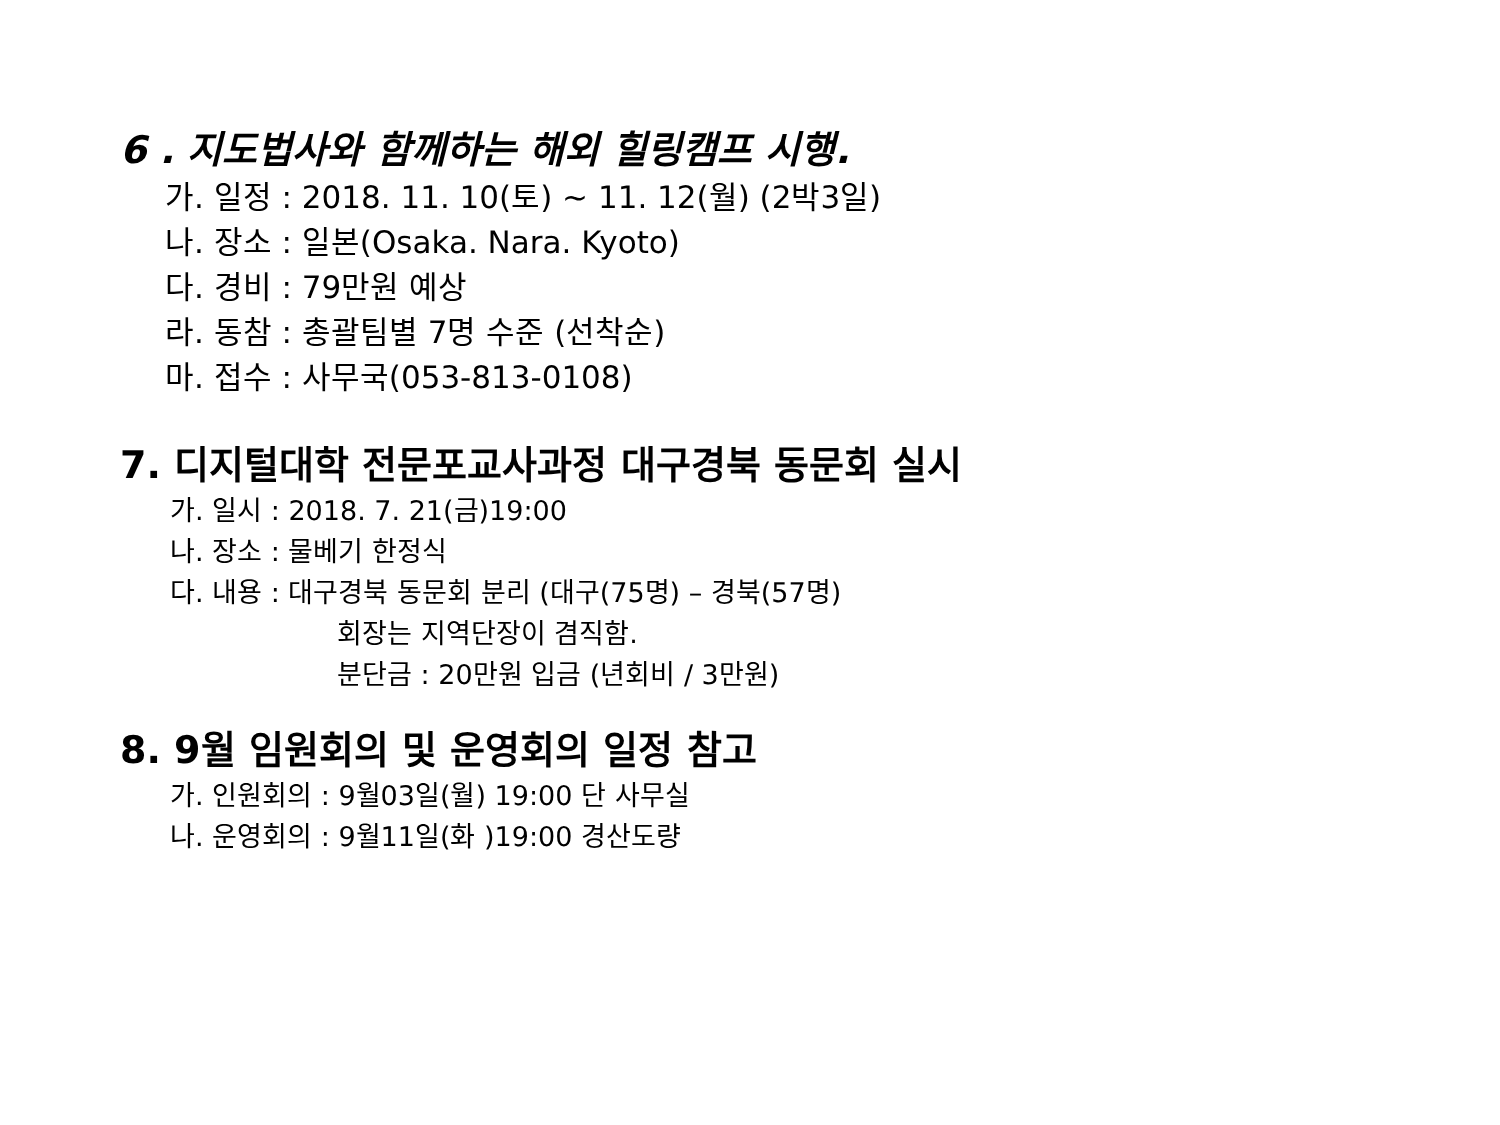6 . 지도법사와 함께하는 해외 힐링캠프 시행.
가. 일정 : 2018. 11. 10(토) ~ 11. 12(월) (2박3일)
나. 장소 : 일본(Osaka. Nara. Kyoto)
다. 경비 : 79만원 예상
라. 동참 : 총괄팀별 7명 수준 (선착순)
마. 접수 : 사무국(053-813-0108)
7. 디지털대학 전문포교사과정 대구경북 동문회 실시
가. 일시 : 2018. 7. 21(금)19:00
나. 장소 : 물베기 한정식
다. 내용 : 대구경북 동문회 분리 (대구(75명) – 경북(57명)
회장는 지역단장이 겸직함.
분단금 : 20만원 입금 (년회비 / 3만원)
8. 9월 임원회의 및 운영회의 일정 참고
가. 인원회의 : 9월03일(월) 19:00 단 사무실
나. 운영회의 : 9월11일(화 )19:00 경산도량